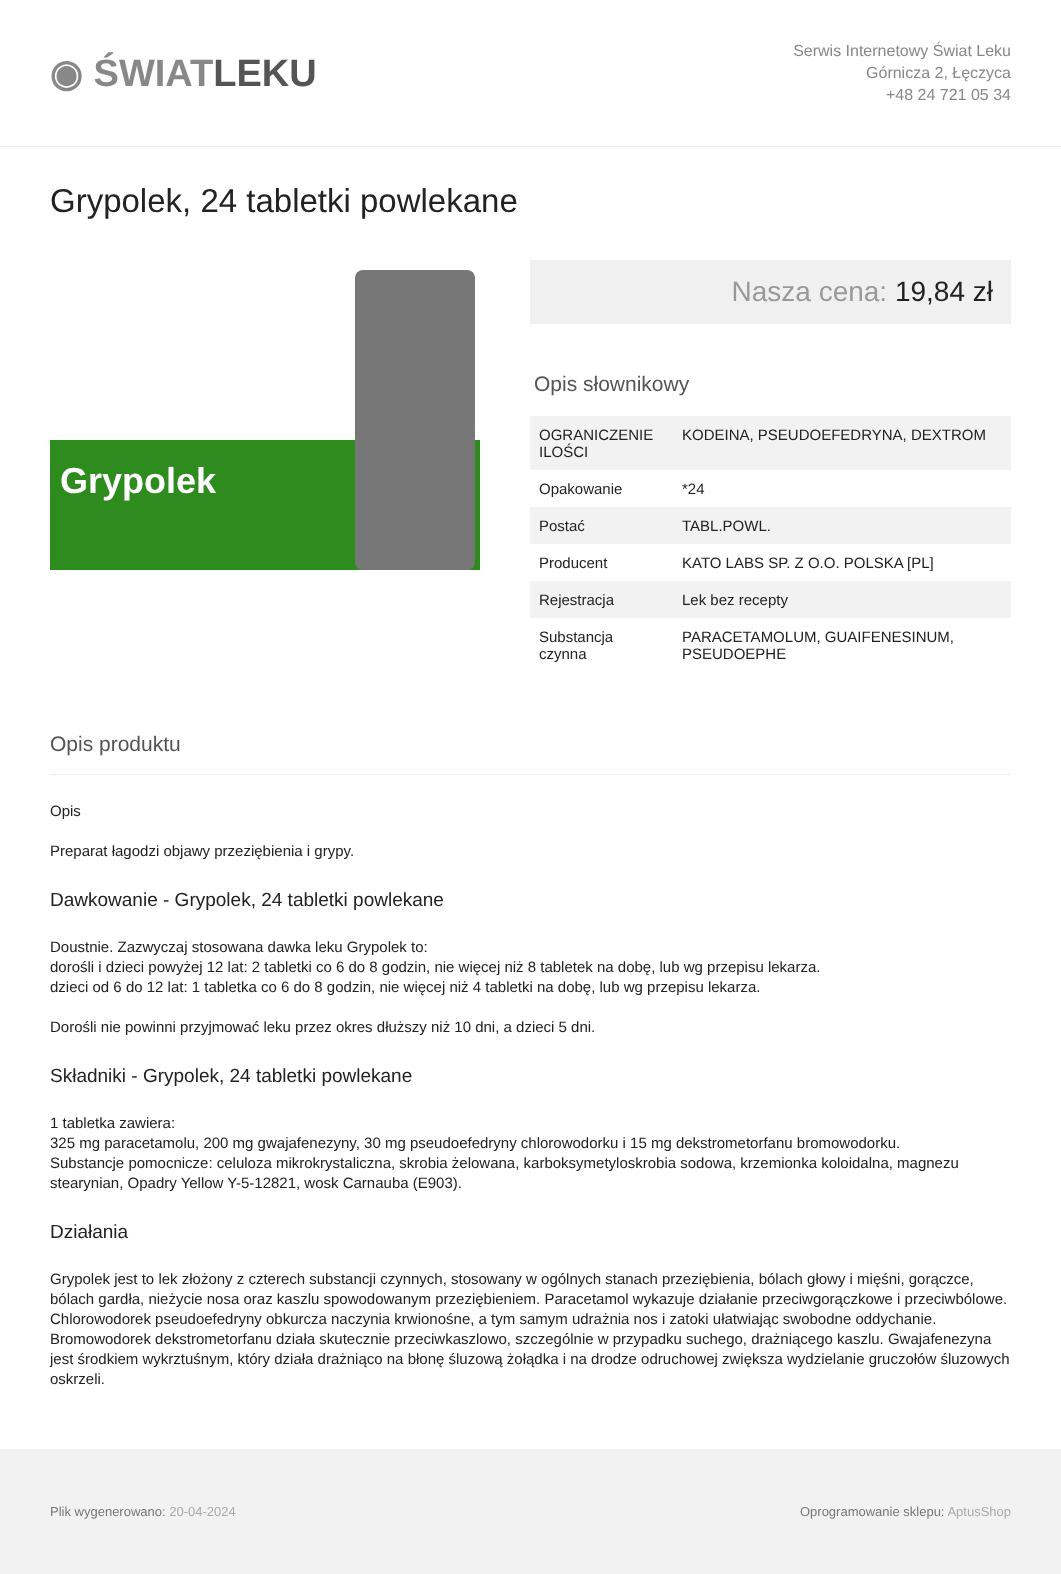◉ ŚWIATLEKU
Serwis Internetowy Świat Leku
Górnicza 2, Łęczyca
+48 24 721 05 34
Grypolek, 24 tabletki powlekane
Grypolek
Nasza cena: 19,84 zł
Opis słownikowy
| OGRANICZENIE ILOŚCI | KODEINA, PSEUDOEFEDRYNA, DEXTROM |
| Opakowanie | *24 |
| Postać | TABL.POWL. |
| Producent | KATO LABS SP. Z O.O. POLSKA [PL] |
| Rejestracja | Lek bez recepty |
| Substancja czynna | PARACETAMOLUM, GUAIFENESINUM, PSEUDOEPHE |
Opis produktu
Opis
Preparat łagodzi objawy przeziębienia i grypy.
Dawkowanie - Grypolek, 24 tabletki powlekane
Doustnie. Zazwyczaj stosowana dawka leku Grypolek to:
dorośli i dzieci powyżej 12 lat: 2 tabletki co 6 do 8 godzin, nie więcej niż 8 tabletek na dobę, lub wg przepisu lekarza.
dzieci od 6 do 12 lat: 1 tabletka co 6 do 8 godzin, nie więcej niż 4 tabletki na dobę, lub wg przepisu lekarza.
Dorośli nie powinni przyjmować leku przez okres dłuższy niż 10 dni, a dzieci 5 dni.
Składniki - Grypolek, 24 tabletki powlekane
1 tabletka zawiera:
325 mg paracetamolu, 200 mg gwajafenezyny, 30 mg pseudoefedryny chlorowodorku i 15 mg dekstrometorfanu bromowodorku.
Substancje pomocnicze: celuloza mikrokrystaliczna, skrobia żelowana, karboksymetyloskrobia sodowa, krzemionka koloidalna, magnezu stearynian, Opadry Yellow Y-5-12821, wosk Carnauba (E903).
Działania
Grypolek jest to lek złożony z czterech substancji czynnych, stosowany w ogólnych stanach przeziębienia, bólach głowy i mięśni, gorączce, bólach gardła, nieżycie nosa oraz kaszlu spowodowanym przeziębieniem. Paracetamol wykazuje działanie przeciwgorączkowe i przeciwbólowe. Chlorowodorek pseudoefedryny obkurcza naczynia krwionośne, a tym samym udrażnia nos i zatoki ułatwiając swobodne oddychanie. Bromowodorek dekstrometorfanu działa skutecznie przeciwkaszlowo, szczególnie w przypadku suchego, drażniącego kaszlu. Gwajafenezyna jest środkiem wykrztuśnym, który działa drażniąco na błonę śluzową żołądka i na drodze odruchowej zwiększa wydzielanie gruczołów śluzowych oskrzeli.
Plik wygenerowano: 20-04-2024 Oprogramowanie sklepu: AptusShop